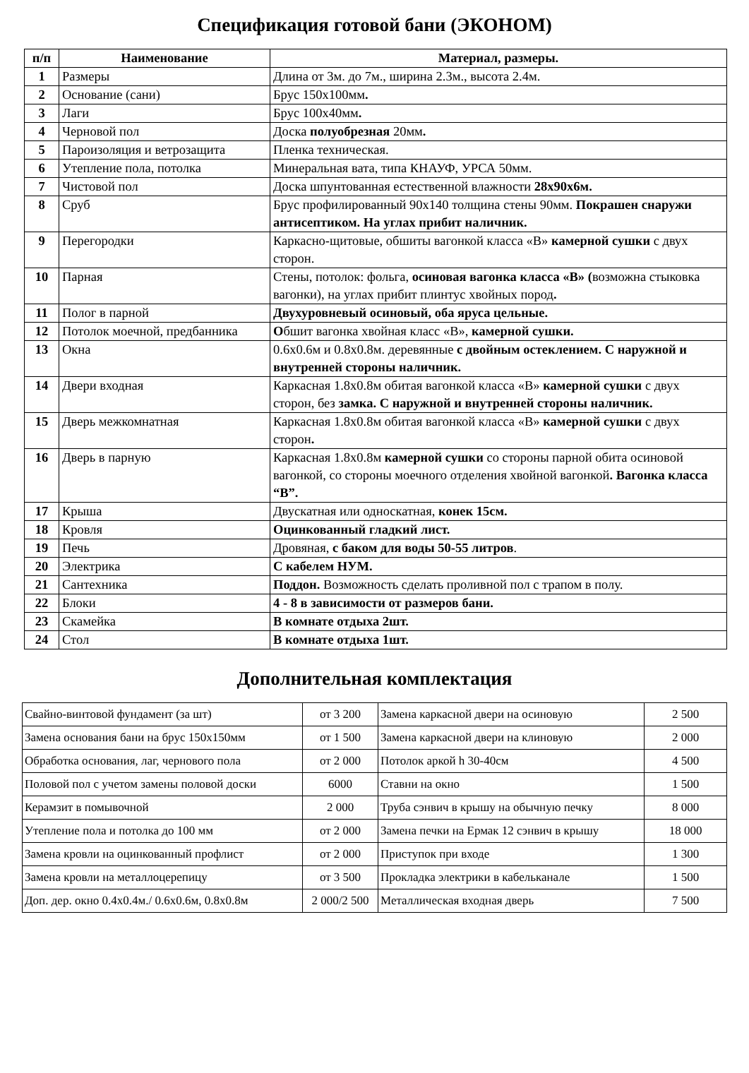Спецификация готовой бани (ЭКОНОМ)
| п/п | Наименование | Материал, размеры. |
| --- | --- | --- |
| 1 | Размеры | Длина от 3м. до 7м., ширина 2.3м., высота 2.4м. |
| 2 | Основание (сани) | Брус 150х100мм . |
| 3 | Лаги | Брус 100х40мм . |
| 4 | Черновой пол | Доска полуобрезная 20мм . |
| 5 | Пароизоляция и ветрозащита | Пленка техническая. |
| 6 | Утепление пола, потолка | Минеральная вата, типа КНАУФ, УРСА 50мм. |
| 7 | Чистовой пол | Доска шпунтованная естественной влажности 28х90х6м. |
| 8 | Сруб | Брус профилированный 90х140 толщина стены 90мм. Покрашен снаружи антисептиком. На углах прибит наличник. |
| 9 | Перегородки | Каркасно-щитовые, обшиты вагонкой класса «В» камерной сушки с двух сторон. |
| 10 | Парная | Стены, потолок: фольга, осиновая вагонка класса «В» ( возможна стыковка вагонки), на углах прибит плинтус хвойных пород . |
| 11 | Полог в парной | Двухуровневый осиновый, оба яруса цельные. |
| 12 | Потолок моечной, предбанника | О бшит вагонка хвойная класс «В», камерной сушки. |
| 13 | Окна | 0.6х0.6м и 0.8х0.8м. деревянные с двойным остеклением. С наружной и внутренней стороны наличник. |
| 14 | Двери входная | Каркасная 1.8х0.8м обитая вагонкой класса «В» камерной сушки с двух сторон, без замка. С наружной и внутренней стороны наличник. |
| 15 | Дверь межкомнатная | Каркасная 1.8х0.8м обитая вагонкой класса «В» камерной сушки с двух сторон . |
| 16 | Дверь в парную | Каркасная 1.8х0.8м камерной сушки со стороны парной обита осиновой вагонкой, со стороны моечного отделения хвойной вагонкой . Вагонка класса “В”. |
| 17 | Крыша | Двускатная или односкатная, конек 15см. |
| 18 | Кровля | Оцинкованный гладкий лист. |
| 19 | Печь | Дровяная, с баком для воды 50-55 литров . |
| 20 | Электрика | С кабелем НУМ. |
| 21 | Сантехника | Поддон. Возможность сделать проливной пол с трапом в полу. |
| 22 | Блоки | 4 - 8 в зависимости от размеров бани. |
| 23 | Скамейка | В комнате отдыха 2шт. |
| 24 | Стол | В комнате отдыха 1шт. |
Дополнительная комплектация
| Свайно-винтовой фундамент (за шт) | от 3 200 | Замена каркасной двери на осиновую | 2 500 |
| Замена основания бани на брус 150х150мм | от 1 500 | Замена каркасной двери на клиновую | 2 000 |
| Обработка основания, лаг, чернового пола | от 2 000 | Потолок аркой h 30-40см | 4 500 |
| Половой пол с учетом замены половой доски | 6000 | Ставни на окно | 1 500 |
| Керамзит в помывочной | 2 000 | Труба сэнвич в крышу на обычную печку | 8 000 |
| Утепление пола и потолка до 100 мм | от 2 000 | Замена печки на Ермак 12 сэнвич в крышу | 18 000 |
| Замена кровли на оцинкованный профлист | от 2 000 | Приступок при входе | 1 300 |
| Замена кровли на металлоцерепицу | от 3 500 | Прокладка электрики в кабельканале | 1 500 |
| Доп. дер. окно 0.4х0.4м./ 0.6х0.6м, 0.8х0.8м | 2 000/2 500 | Металлическая входная дверь | 7 500 |